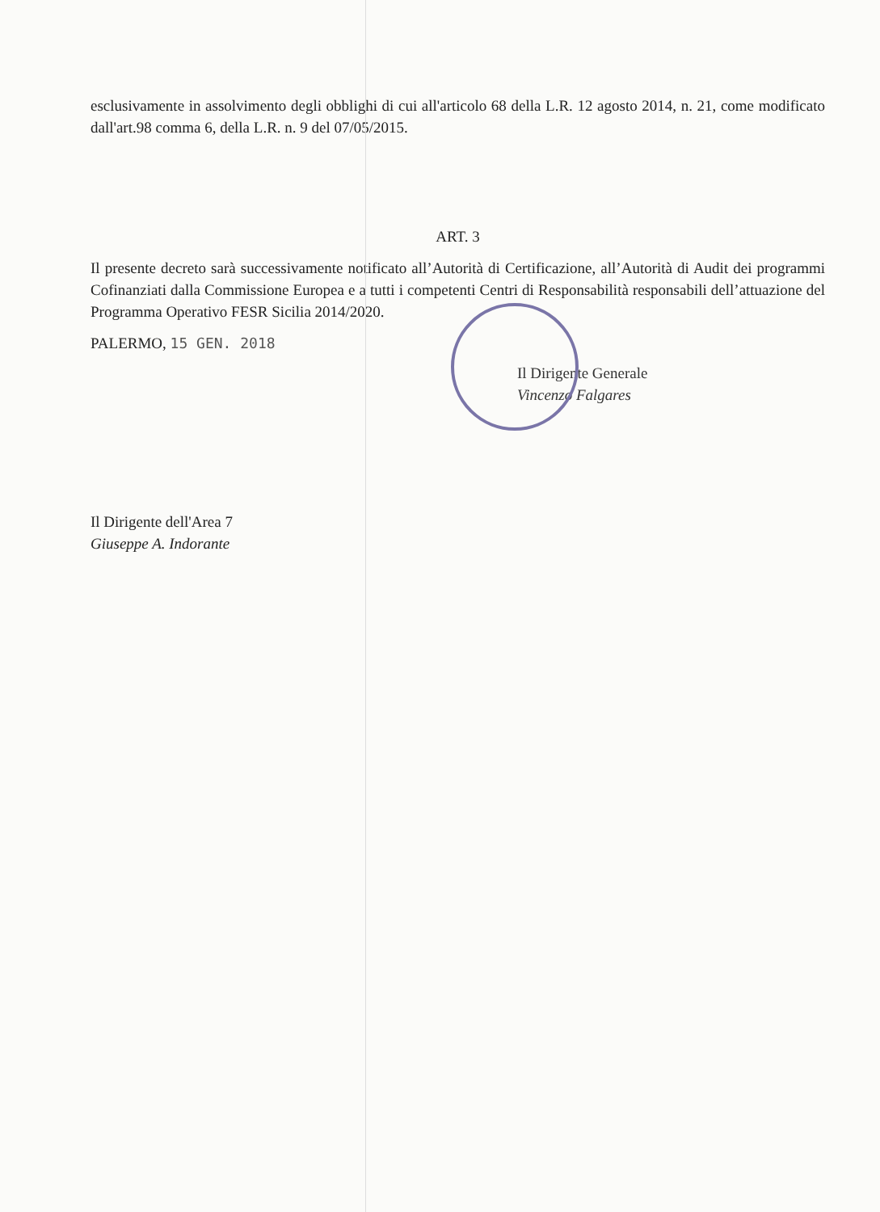esclusivamente in assolvimento degli obblighi di cui all'articolo 68 della L.R. 12 agosto 2014, n. 21, come modificato dall'art.98 comma 6, della L.R. n. 9 del 07/05/2015.
ART. 3
Il presente decreto sarà successivamente notificato all’Autorità di Certificazione, all’Autorità di Audit dei programmi Cofinanziati dalla Commissione Europea e a tutti i competenti Centri di Responsabilità responsabili dell’attuazione del Programma Operativo FESR Sicilia 2014/2020.
PALERMO, 15 GEN. 2018
Il Dirigente Generale
Vincenzo Falgares
Il Dirigente dell'Area 7
Giuseppe A. Indorante